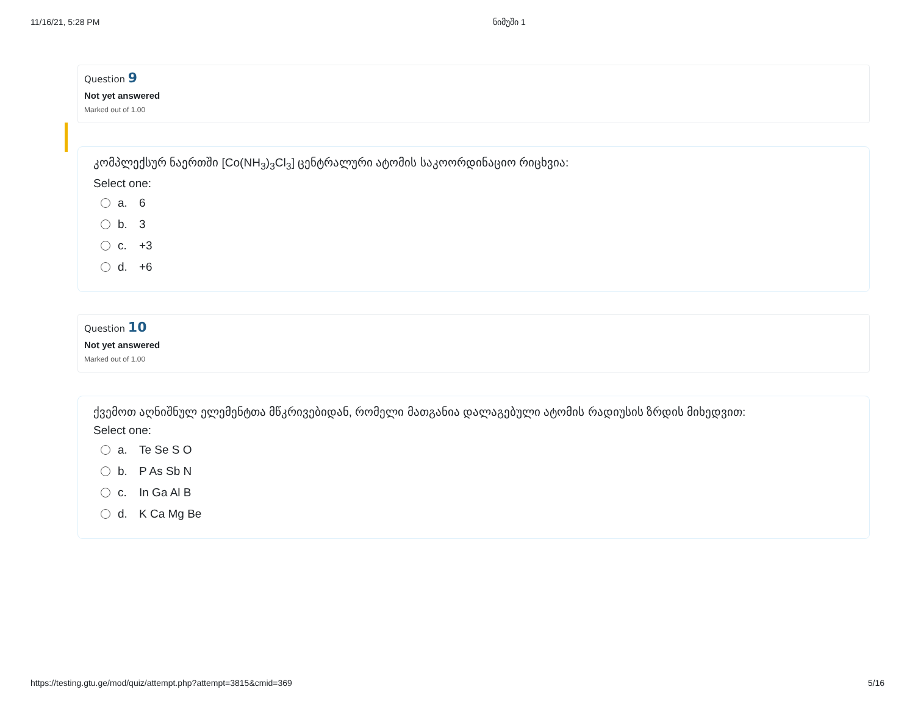11/16/21, 5:28 PM ნიმუში 1
Question 9
Not yet answered
Marked out of 1.00
კომპლექსურ ნაერთში [Co(NH<sub>3</sub>)<sub>3</sub>Cl<sub>3</sub>] ცენტრალური ატომის საკოორდინაციო რიცხვია:
Select one:
a. 6
b. 3
c. +3
d. +6
Question 10
Not yet answered
Marked out of 1.00
ქვემოთ აღნიშნულ ელემენტთა მწკრივებიდან, რომელი მათგანია დალაგებული ატომის რადიუსის ზრდის მიხედვით:
Select one:
a. Te Se S O
b. P As Sb N
c. In Ga Al B
d. K Ca Mg Be
https://testing.gtu.ge/mod/quiz/attempt.php?attempt=3815&cmid=369 5/16